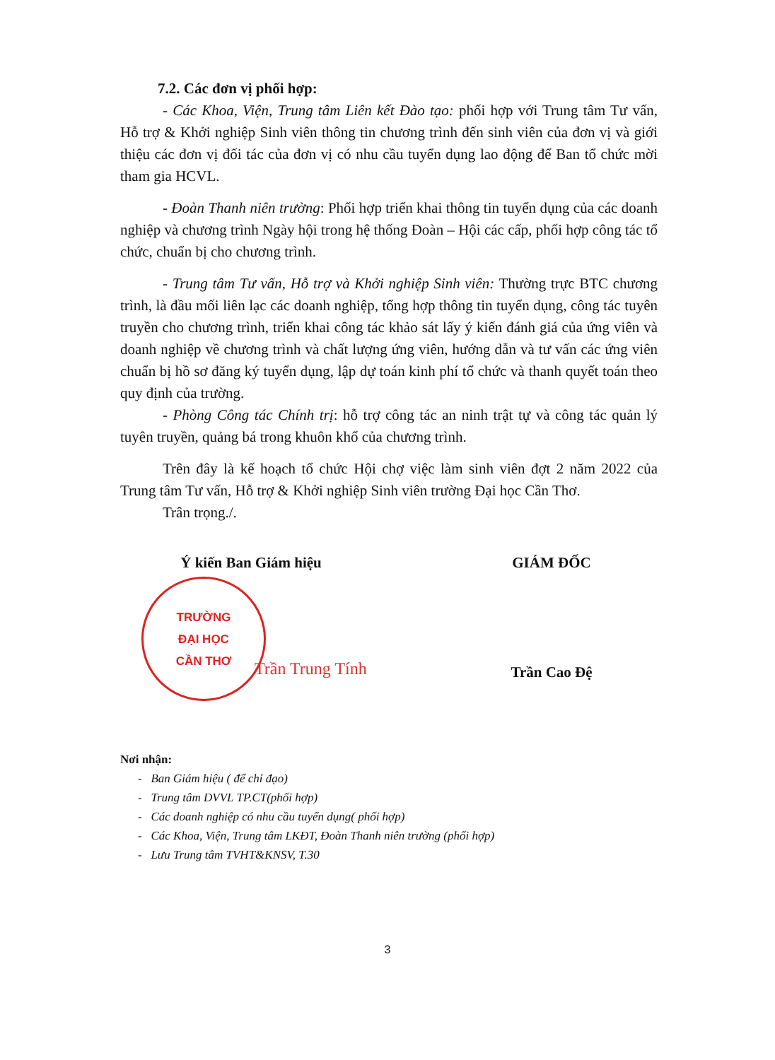7.2. Các đơn vị phối hợp:
- Các Khoa, Viện, Trung tâm Liên kết Đào tạo: phối hợp với Trung tâm Tư vấn, Hỗ trợ & Khởi nghiệp Sinh viên thông tin chương trình đến sinh viên của đơn vị và giới thiệu các đơn vị đối tác của đơn vị có nhu cầu tuyển dụng lao động để Ban tổ chức mời tham gia HCVL.
- Đoàn Thanh niên trường: Phối hợp triển khai thông tin tuyển dụng của các doanh nghiệp và chương trình Ngày hội trong hệ thống Đoàn – Hội các cấp, phối hợp công tác tổ chức, chuẩn bị cho chương trình.
- Trung tâm Tư vấn, Hỗ trợ và Khởi nghiệp Sinh viên: Thường trực BTC chương trình, là đầu mối liên lạc các doanh nghiệp, tổng hợp thông tin tuyển dụng, công tác tuyên truyền cho chương trình, triển khai công tác khảo sát lấy ý kiến đánh giá của ứng viên và doanh nghiệp về chương trình và chất lượng ứng viên, hướng dẫn và tư vấn các ứng viên chuẩn bị hồ sơ đăng ký tuyển dụng, lập dự toán kinh phí tổ chức và thanh quyết toán theo quy định của trường.
- Phòng Công tác Chính trị: hỗ trợ công tác an ninh trật tự và công tác quản lý tuyên truyền, quảng bá trong khuôn khổ của chương trình.
Trên đây là kế hoạch tổ chức Hội chợ việc làm sinh viên đợt 2 năm 2022 của Trung tâm Tư vấn, Hỗ trợ & Khởi nghiệp Sinh viên trường Đại học Cần Thơ.
Trân trọng./.
Ý kiến Ban Giám hiệu
TRƯỜNG
ĐẠI HỌC
CẦN THƠ
Trần Trung Tính
GIÁM ĐỐC
Trần Cao Đệ
Nơi nhận:
- Ban Giám hiệu ( để chỉ đạo)
- Trung tâm DVVL TP.CT(phối hợp)
- Các doanh nghiệp có nhu cầu tuyển dụng( phối hợp)
- Các Khoa, Viện, Trung tâm LKĐT, Đoàn Thanh niên trường (phối hợp)
- Lưu Trung tâm TVHT&KNSV, T.30
3